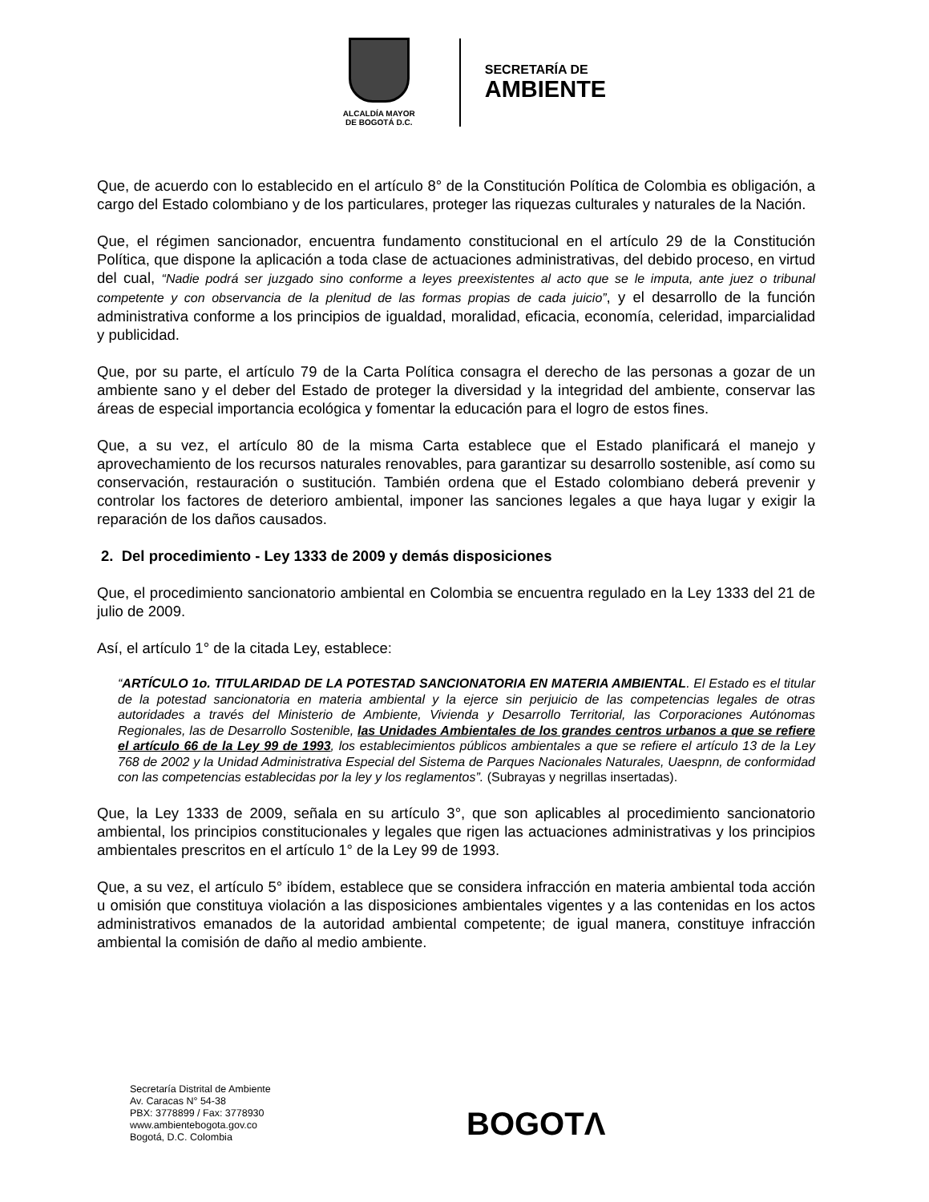ALCALDÍA MAYOR
DE BOGOTÁ D.C.
SECRETARÍA DE
AMBIENTE
Que, de acuerdo con lo establecido en el artículo 8° de la Constitución Política de Colombia es obligación, a cargo del Estado colombiano y de los particulares, proteger las riquezas culturales y naturales de la Nación.
Que, el régimen sancionador, encuentra fundamento constitucional en el artículo 29 de la Constitución Política, que dispone la aplicación a toda clase de actuaciones administrativas, del debido proceso, en virtud del cual, “Nadie podrá ser juzgado sino conforme a leyes preexistentes al acto que se le imputa, ante juez o tribunal competente y con observancia de la plenitud de las formas propias de cada juicio”, y el desarrollo de la función administrativa conforme a los principios de igualdad, moralidad, eficacia, economía, celeridad, imparcialidad y publicidad.
Que, por su parte, el artículo 79 de la Carta Política consagra el derecho de las personas a gozar de un ambiente sano y el deber del Estado de proteger la diversidad y la integridad del ambiente, conservar las áreas de especial importancia ecológica y fomentar la educación para el logro de estos fines.
Que, a su vez, el artículo 80 de la misma Carta establece que el Estado planificará el manejo y aprovechamiento de los recursos naturales renovables, para garantizar su desarrollo sostenible, así como su conservación, restauración o sustitución. También ordena que el Estado colombiano deberá prevenir y controlar los factores de deterioro ambiental, imponer las sanciones legales a que haya lugar y exigir la reparación de los daños causados.
2. Del procedimiento - Ley 1333 de 2009 y demás disposiciones
Que, el procedimiento sancionatorio ambiental en Colombia se encuentra regulado en la Ley 1333 del 21 de julio de 2009.
Así, el artículo 1° de la citada Ley, establece:
“ARTÍCULO 1o. TITULARIDAD DE LA POTESTAD SANCIONATORIA EN MATERIA AMBIENTAL. El Estado es el titular de la potestad sancionatoria en materia ambiental y la ejerce sin perjuicio de las competencias legales de otras autoridades a través del Ministerio de Ambiente, Vivienda y Desarrollo Territorial, las Corporaciones Autónomas Regionales, las de Desarrollo Sostenible, las Unidades Ambientales de los grandes centros urbanos a que se refiere el artículo 66 de la Ley 99 de 1993, los establecimientos públicos ambientales a que se refiere el artículo 13 de la Ley 768 de 2002 y la Unidad Administrativa Especial del Sistema de Parques Nacionales Naturales, Uaespnn, de conformidad con las competencias establecidas por la ley y los reglamentos”. (Subrayas y negrillas insertadas).
Que, la Ley 1333 de 2009, señala en su artículo 3°, que son aplicables al procedimiento sancionatorio ambiental, los principios constitucionales y legales que rigen las actuaciones administrativas y los principios ambientales prescritos en el artículo 1° de la Ley 99 de 1993.
Que, a su vez, el artículo 5° ibídem, establece que se considera infracción en materia ambiental toda acción u omisión que constituya violación a las disposiciones ambientales vigentes y a las contenidas en los actos administrativos emanados de la autoridad ambiental competente; de igual manera, constituye infracción ambiental la comisión de daño al medio ambiente.
Secretaría Distrital de Ambiente
Av. Caracas N° 54-38
PBX: 3778899 / Fax: 3778930
www.ambientebogota.gov.co
Bogotá, D.C. Colombia
BOGOTΛ